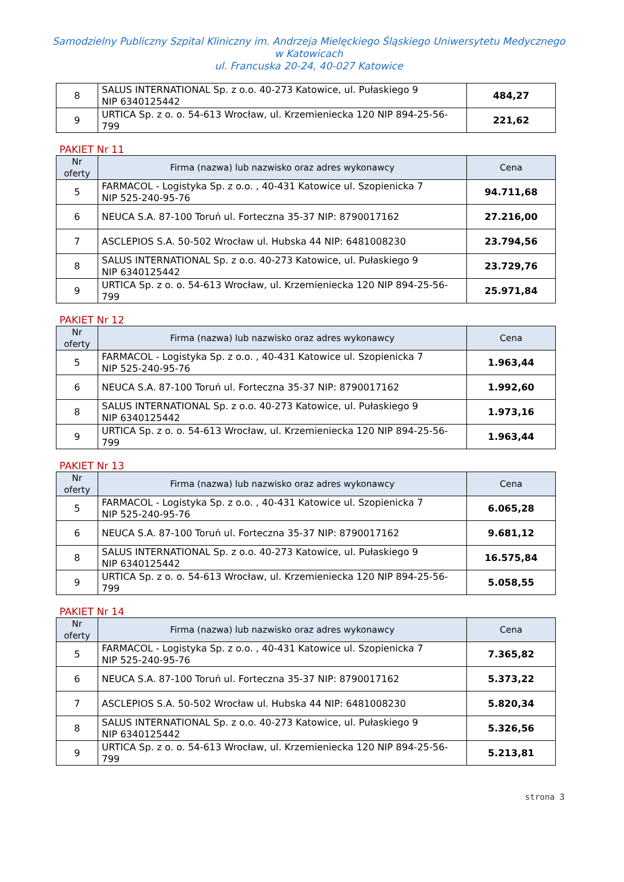Samodzielny Publiczny Szpital Kliniczny im. Andrzeja Mielęckiego Śląskiego Uniwersytetu Medycznego
w Katowicach
ul. Francuska 20-24, 40-027 Katowice
| 8 | SALUS INTERNATIONAL Sp. z o.o. 40-273 Katowice, ul. Pułaskiego 9 NIP 6340125442 | 484,27 |
| 9 | URTICA Sp. z o. o. 54-613 Wrocław, ul. Krzemieniecka 120 NIP 894-25-56-799 | 221,62 |
PAKIET Nr 11
| Nr oferty | Firma (nazwa) lub nazwisko oraz adres wykonawcy | Cena |
| --- | --- | --- |
| 5 | FARMACOL - Logistyka Sp. z o.o. , 40-431 Katowice ul. Szopienicka 7 NIP 525-240-95-76 | 94.711,68 |
| 6 | NEUCA S.A. 87-100 Toruń ul. Forteczna 35-37 NIP: 8790017162 | 27.216,00 |
| 7 | ASCLEPIOS S.A. 50-502 Wrocław ul. Hubska 44 NIP: 6481008230 | 23.794,56 |
| 8 | SALUS INTERNATIONAL Sp. z o.o. 40-273 Katowice, ul. Pułaskiego 9 NIP 6340125442 | 23.729,76 |
| 9 | URTICA Sp. z o. o. 54-613 Wrocław, ul. Krzemieniecka 120 NIP 894-25-56-799 | 25.971,84 |
PAKIET Nr 12
| Nr oferty | Firma (nazwa) lub nazwisko oraz adres wykonawcy | Cena |
| --- | --- | --- |
| 5 | FARMACOL - Logistyka Sp. z o.o. , 40-431 Katowice ul. Szopienicka 7 NIP 525-240-95-76 | 1.963,44 |
| 6 | NEUCA S.A. 87-100 Toruń ul. Forteczna 35-37 NIP: 8790017162 | 1.992,60 |
| 8 | SALUS INTERNATIONAL Sp. z o.o. 40-273 Katowice, ul. Pułaskiego 9 NIP 6340125442 | 1.973,16 |
| 9 | URTICA Sp. z o. o. 54-613 Wrocław, ul. Krzemieniecka 120 NIP 894-25-56-799 | 1.963,44 |
PAKIET Nr 13
| Nr oferty | Firma (nazwa) lub nazwisko oraz adres wykonawcy | Cena |
| --- | --- | --- |
| 5 | FARMACOL - Logistyka Sp. z o.o. , 40-431 Katowice ul. Szopienicka 7 NIP 525-240-95-76 | 6.065,28 |
| 6 | NEUCA S.A. 87-100 Toruń ul. Forteczna 35-37 NIP: 8790017162 | 9.681,12 |
| 8 | SALUS INTERNATIONAL Sp. z o.o. 40-273 Katowice, ul. Pułaskiego 9 NIP 6340125442 | 16.575,84 |
| 9 | URTICA Sp. z o. o. 54-613 Wrocław, ul. Krzemieniecka 120 NIP 894-25-56-799 | 5.058,55 |
PAKIET Nr 14
| Nr oferty | Firma (nazwa) lub nazwisko oraz adres wykonawcy | Cena |
| --- | --- | --- |
| 5 | FARMACOL - Logistyka Sp. z o.o. , 40-431 Katowice ul. Szopienicka 7 NIP 525-240-95-76 | 7.365,82 |
| 6 | NEUCA S.A. 87-100 Toruń ul. Forteczna 35-37 NIP: 8790017162 | 5.373,22 |
| 7 | ASCLEPIOS S.A. 50-502 Wrocław ul. Hubska 44 NIP: 6481008230 | 5.820,34 |
| 8 | SALUS INTERNATIONAL Sp. z o.o. 40-273 Katowice, ul. Pułaskiego 9 NIP 6340125442 | 5.326,56 |
| 9 | URTICA Sp. z o. o. 54-613 Wrocław, ul. Krzemieniecka 120 NIP 894-25-56-799 | 5.213,81 |
strona 3